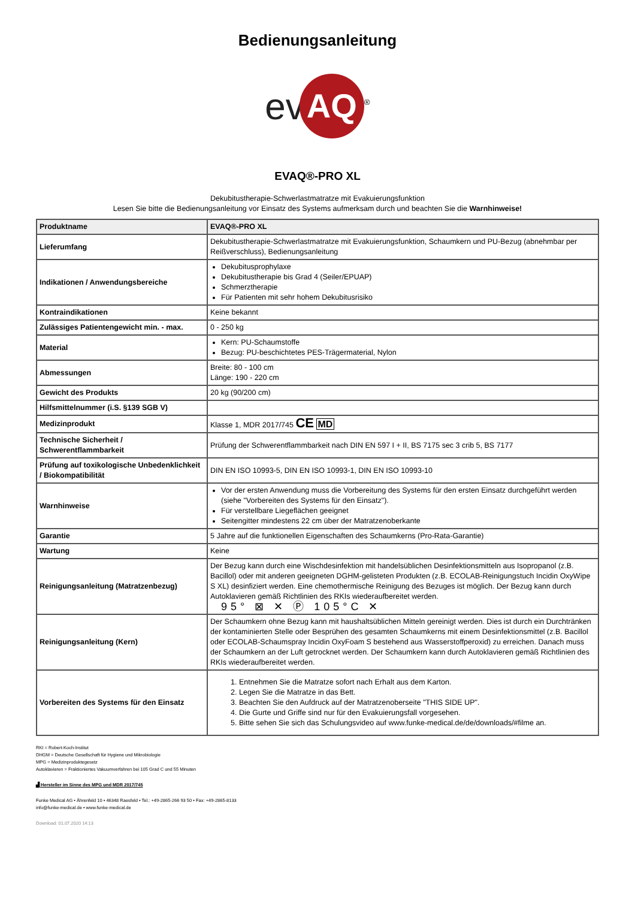Bedienungsanleitung
ev AQ<sup>®</sup>
EVAQ®-PRO XL
Dekubitustherapie-Schwerlastmatratze mit Evakuierungsfunktion
Lesen Sie bitte die Bedienungsanleitung vor Einsatz des Systems aufmerksam durch und beachten Sie die Warnhinweise!
| Produktname | EVAQ®-PRO XL |
| --- | --- |
| Lieferumfang | Dekubitustherapie-Schwerlastmatratze mit Evakuierungsfunktion, Schaumkern und PU-Bezug (abnehmbar per Reißverschluss), Bedienungsanleitung |
| Indikationen / Anwendungsbereiche | Dekubitusprophylaxe Dekubitustherapie bis Grad 4 (Seiler/EPUAP) Schmerztherapie Für Patienten mit sehr hohem Dekubitusrisiko |
| Kontraindikationen | Keine bekannt |
| Zulässiges Patientengewicht min. - max. | 0 - 250 kg |
| Material | Kern: PU-Schaumstoffe Bezug: PU-beschichtetes PES-Trägermaterial, Nylon |
| Abmessungen | Breite: 80 - 100 cm Länge: 190 - 220 cm |
| Gewicht des Produkts | 20 kg (90/200 cm) |
| Hilfsmittelnummer (i.S. §139 SGB V) | |
| Medizinprodukt | Klasse 1, MDR 2017/745 CE MD |
| Technische Sicherheit / Schwerentflammbarkeit | Prüfung der Schwerentflammbarkeit nach DIN EN 597 I + II, BS 7175 sec 3 crib 5, BS 7177 |
| Prüfung auf toxikologische Unbedenklichkeit / Biokompatibilität | DIN EN ISO 10993-5, DIN EN ISO 10993-1, DIN EN ISO 10993-10 |
| Warnhinweise | Vor der ersten Anwendung muss die Vorbereitung des Systems für den ersten Einsatz durchgeführt werden (siehe "Vorbereiten des Systems für den Einsatz"). Für verstellbare Liegeflächen geeignet Seitengitter mindestens 22 cm über der Matratzenoberkante |
| Garantie | 5 Jahre auf die funktionellen Eigenschaften des Schaumkerns (Pro-Rata-Garantie) |
| Wartung | Keine |
| Reinigungsanleitung (Matratzenbezug) | Der Bezug kann durch eine Wischdesinfektion mit handelsüblichen Desinfektionsmitteln aus Isopropanol (z.B. Bacillol) oder mit anderen geeigneten DGHM-gelisteten Produkten (z.B. ECOLAB-Reinigungstuch Incidin OxyWipe S XL) desinfiziert werden. Eine chemothermische Reinigung des Bezuges ist möglich. Der Bezug kann durch Autoklavieren gemäß Richtlinien des RKIs wiederaufbereitet werden. 95° ⊠ ✕ Ⓟ 105°C ✕ |
| Reinigungsanleitung (Kern) | Der Schaumkern ohne Bezug kann mit haushaltsüblichen Mitteln gereinigt werden. Dies ist durch ein Durchtränken der kontaminierten Stelle oder Besprühen des gesamten Schaumkerns mit einem Desinfektionsmittel (z.B. Bacillol oder ECOLAB-Schaumspray Incidin OxyFoam S bestehend aus Wasserstoffperoxid) zu erreichen. Danach muss der Schaumkern an der Luft getrocknet werden. Der Schaumkern kann durch Autoklavieren gemäß Richtlinien des RKIs wiederaufbereitet werden. |
| Vorbereiten des Systems für den Einsatz | 1. Entnehmen Sie die Matratze sofort nach Erhalt aus dem Karton. 2. Legen Sie die Matratze in das Bett. 3. Beachten Sie den Aufdruck auf der Matratzenoberseite "THIS SIDE UP". 4. Die Gurte und Griffe sind nur für den Evakuierungsfall vorgesehen. 5. Bitte sehen Sie sich das Schulungsvideo auf www.funke-medical.de/de/downloads/#filme an. |
RKI = Robert-Koch-Institut
DHGM = Deutsche Gesellschaft für Hygiene und Mikrobiologie
MPG = Medizinproduktegesetz
Autoklavieren = Fraktioniertes Vakuumverfahren bei 105 Grad C und 55 Minuten
▟ Hersteller im Sinne des MPG und MDR 2017/745
Funke Medical AG • Ährenfeld 10 • 46348 Raesfeld • Tel.: +49-2865-266 93 50 • Fax: +49-2865-8133
info@funke-medical.de • www.funke-medical.de
Download: 01.07.2020 14:13